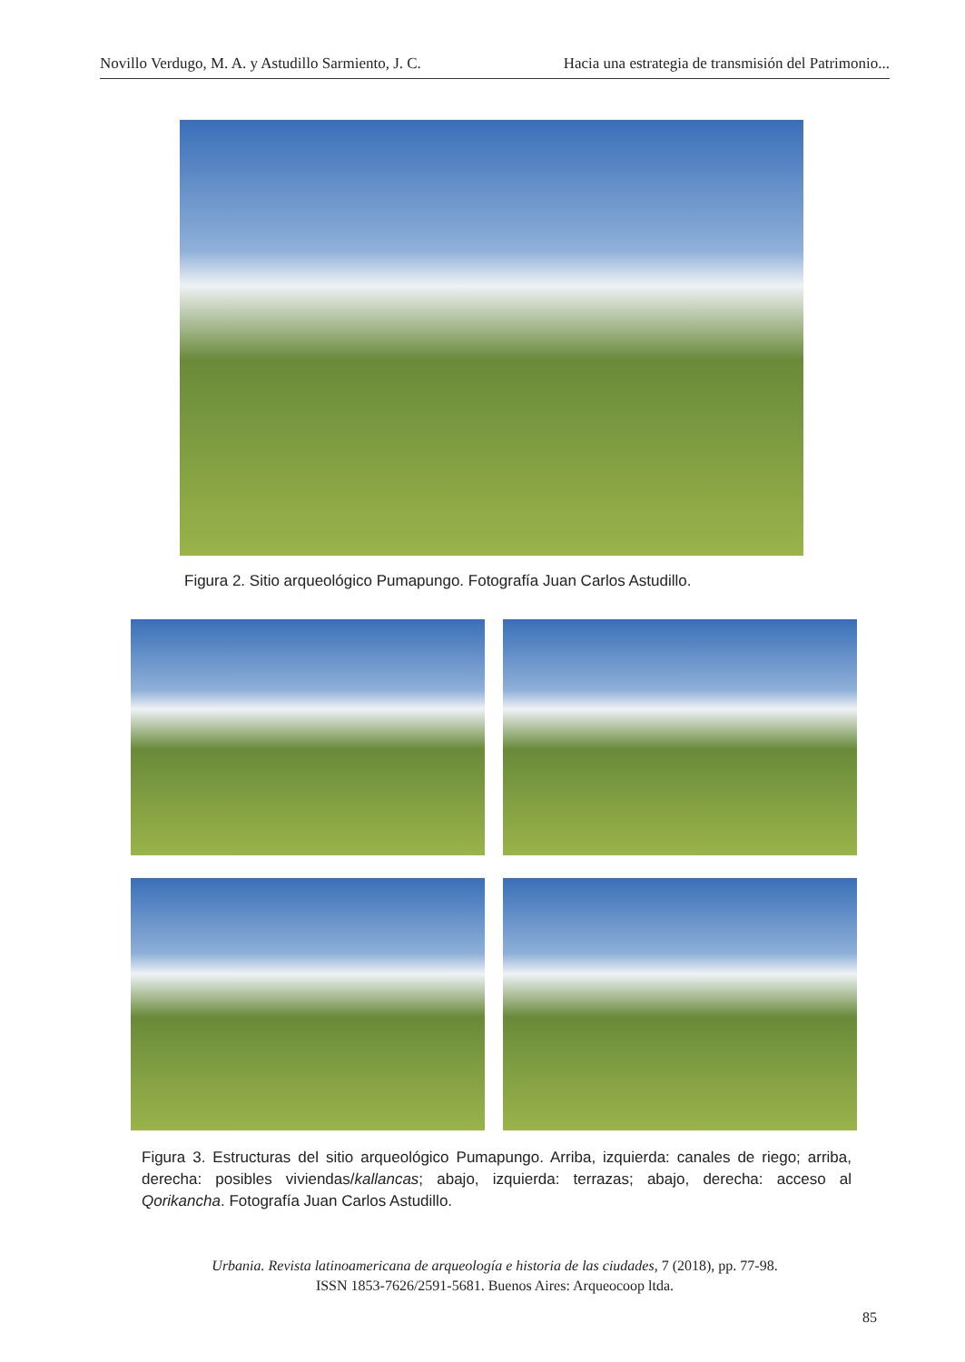Novillo Verdugo, M. A. y Astudillo Sarmiento, J. C. Hacia una estrategia de transmisión del Patrimonio...
Figura 2. Sitio arqueológico Pumapungo. Fotografía Juan Carlos Astudillo.
Figura 3. Estructuras del sitio arqueológico Pumapungo. Arriba, izquierda: canales de riego; arriba, derecha: posibles viviendas/kallancas; abajo, izquierda: terrazas; abajo, derecha: acceso al Qorikancha. Fotografía Juan Carlos Astudillo.
Urbania. Revista latinoamericana de arqueología e historia de las ciudades, 7 (2018), pp. 77-98.
ISSN 1853-7626/2591-5681. Buenos Aires: Arqueocoop ltda.
85